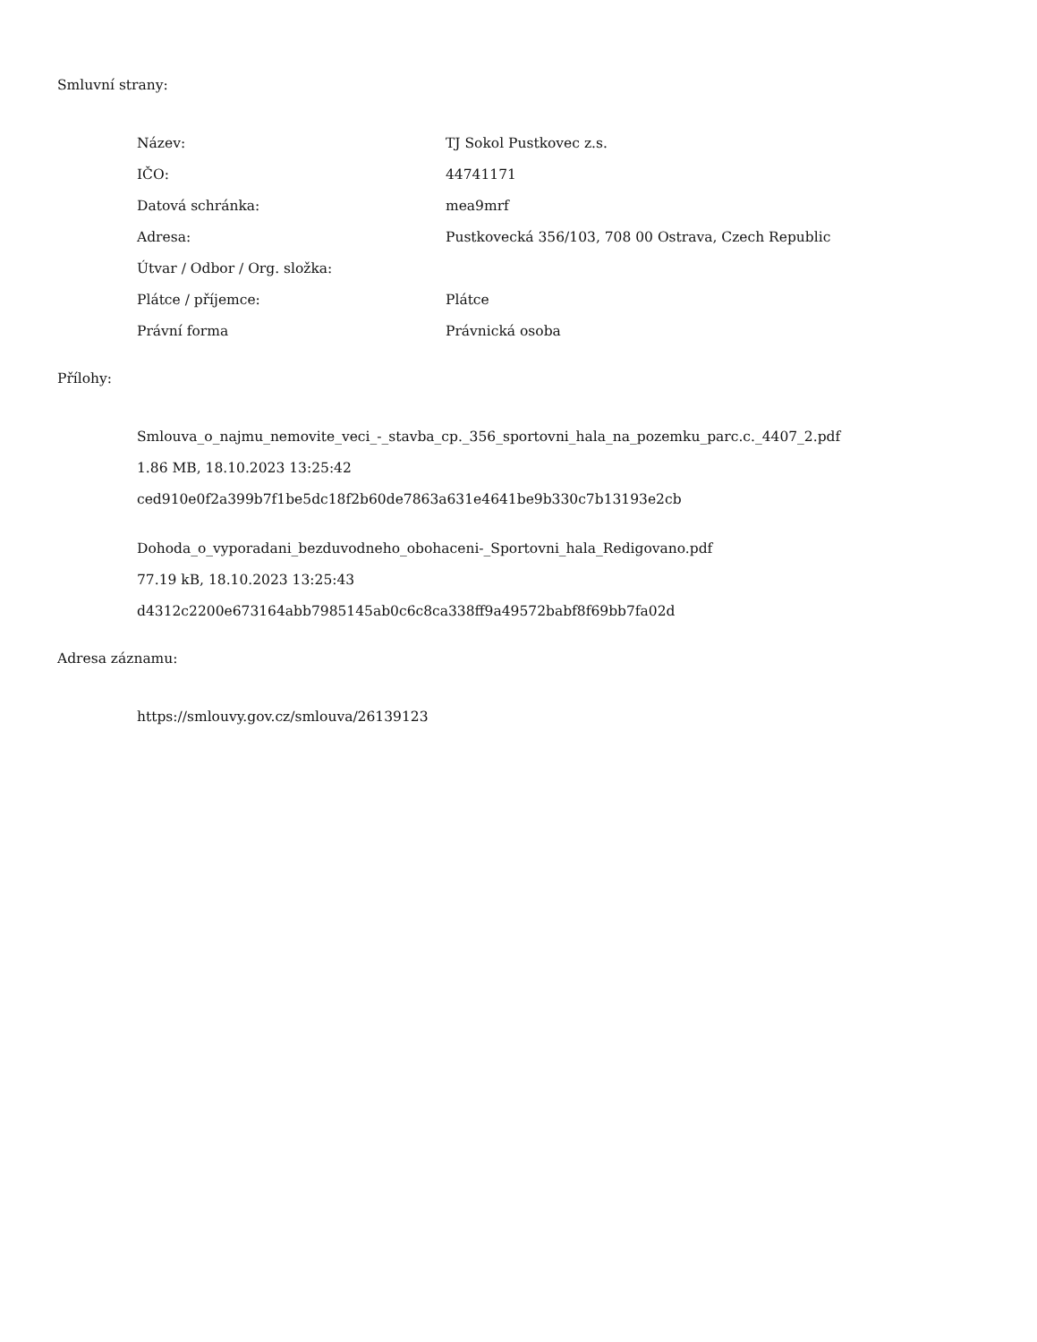Smluvní strany:
| Název: | TJ Sokol Pustkovec z.s. |
| IČO: | 44741171 |
| Datová schránka: | mea9mrf |
| Adresa: | Pustkovecká 356/103, 708 00 Ostrava, Czech Republic |
| Útvar / Odbor / Org. složka: | |
| Plátce / příjemce: | Plátce |
| Právní forma | Právnická osoba |
Přílohy:
Smlouva_o_najmu_nemovite_veci_-_stavba_cp._356_sportovni_hala_na_pozemku_parc.c._4407_2.pdf
1.86 MB, 18.10.2023 13:25:42
ced910e0f2a399b7f1be5dc18f2b60de7863a631e4641be9b330c7b13193e2cb
Dohoda_o_vyporadani_bezduvodneho_obohaceni-_Sportovni_hala_Redigovano.pdf
77.19 kB, 18.10.2023 13:25:43
d4312c2200e673164abb7985145ab0c6c8ca338ff9a49572babf8f69bb7fa02d
Adresa záznamu:
https://smlouvy.gov.cz/smlouva/26139123